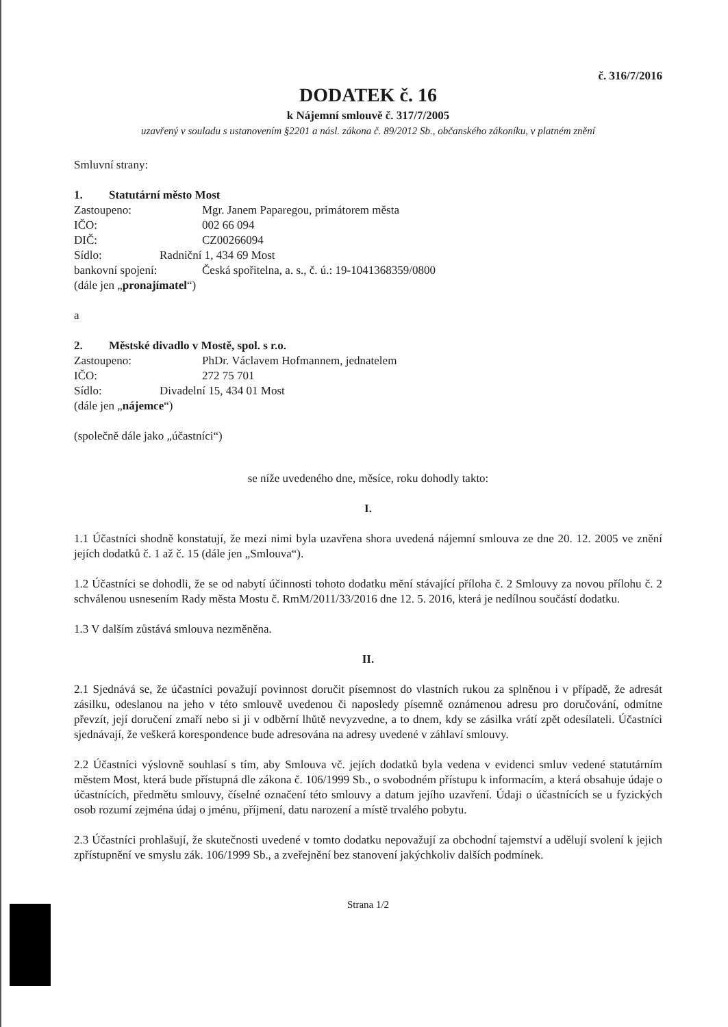č. 316/7/2016
DODATEK č. 16
k Nájemní smlouvě č. 317/7/2005
uzavřený v souladu s ustanovením §2201 a násl. zákona č. 89/2012 Sb., občanského zákoníku, v platném znění
Smluvní strany:
1. Statutární město Most
Zastoupeno: Mgr. Janem Paparegou, primátorem města
IČO: 002 66 094
DIČ: CZ00266094
Sídlo: Radniční 1, 434 69 Most
bankovní spojení: Česká spořitelna, a. s., č. ú.: 19-1041368359/0800
(dále jen „pronajímatel“)
a
2. Městské divadlo v Mostě, spol. s r.o.
Zastoupeno: PhDr. Václavem Hofmannem, jednatelem
IČO: 272 75 701
Sídlo: Divadelní 15, 434 01 Most
(dále jen „nájemce“)
(společně dále jako „účastníci“)
se níže uvedeného dne, měsíce, roku dohodly takto:
I.
1.1 Účastníci shodně konstatují, že mezi nimi byla uzavřena shora uvedená nájemní smlouva ze dne 20. 12. 2005 ve znění jejích dodatků č. 1 až č. 15 (dále jen „Smlouva“).
1.2 Účastníci se dohodli, že se od nabytí účinnosti tohoto dodatku mění stávající příloha č. 2 Smlouvy za novou přílohu č. 2 schválenou usnesením Rady města Mostu č. RmM/2011/33/2016 dne 12. 5. 2016, která je nedílnou součástí dodatku.
1.3 V dalším zůstává smlouva nezměněna.
II.
2.1 Sjednává se, že účastníci považují povinnost doručit písemnost do vlastních rukou za splněnou i v případě, že adresát zásilku, odeslanou na jeho v této smlouvě uvedenou či naposledy písemně oznámenou adresu pro doručování, odmítne převzít, její doručení zmaří nebo si ji v odběrní lhůtě nevyzvedne, a to dnem, kdy se zásilka vrátí zpět odesílateli. Účastníci sjednávají, že veškerá korespondence bude adresována na adresy uvedené v záhlaví smlouvy.
2.2 Účastníci výslovně souhlasí s tím, aby Smlouva vč. jejích dodatků byla vedena v evidenci smluv vedené statutárním městem Most, která bude přístupná dle zákona č. 106/1999 Sb., o svobodném přístupu k informacím, a která obsahuje údaje o účastnících, předmětu smlouvy, číselné označení této smlouvy a datum jejího uzavření. Údaji o účastnících se u fyzických osob rozumí zejména údaj o jménu, příjmení, datu narození a místě trvalého pobytu.
2.3 Účastníci prohlašují, že skutečnosti uvedené v tomto dodatku nepovažují za obchodní tajemství a udělují svolení k jejich zpřístupnění ve smyslu zák. 106/1999 Sb., a zveřejnění bez stanovení jakýchkoliv dalších podmínek.
Strana 1/2